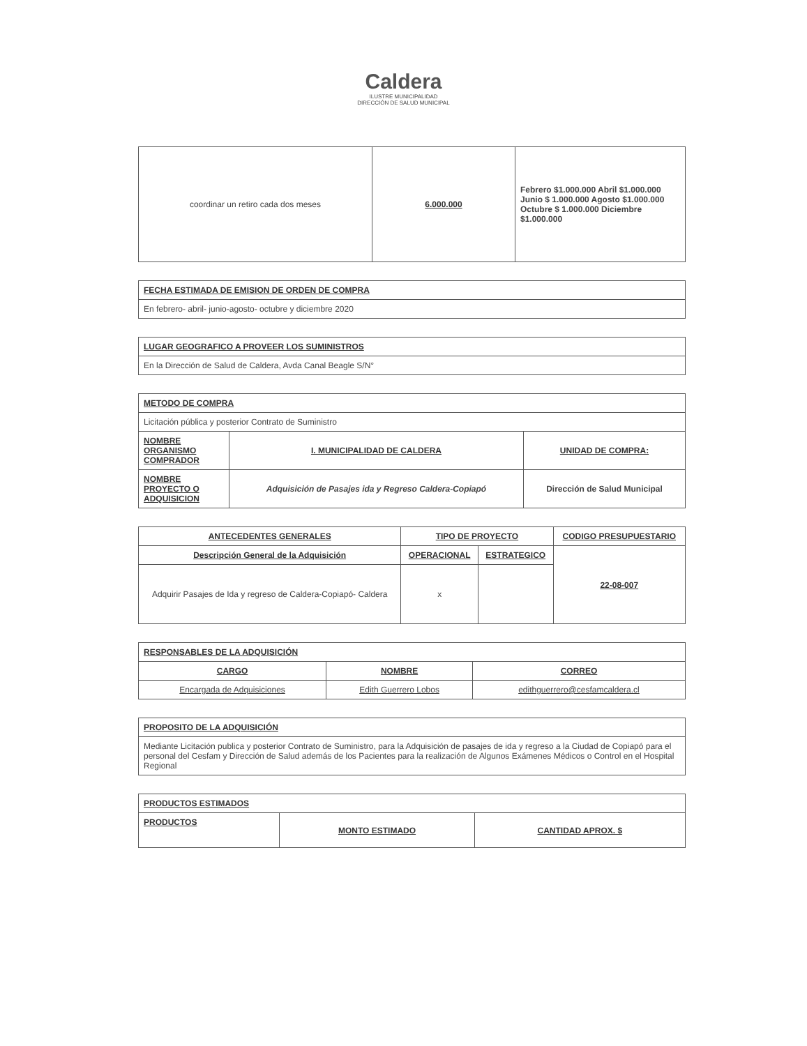Caldera
ILUSTRE MUNICIPALIDAD
DIRECCIÓN DE SALUD MUNICIPAL
| coordinar un retiro cada dos meses | 6.000.000 | Febrero $1.000.000 Abril $1.000.000 Junio $ 1.000.000 Agosto $1.000.000 Octubre $ 1.000.000 Diciembre $1.000.000 |
| FECHA ESTIMADA DE EMISION DE ORDEN DE COMPRA |
| En febrero- abril- junio-agosto- octubre y diciembre 2020 |
| LUGAR GEOGRAFICO A PROVEER LOS SUMINISTROS |
| En la Dirección de Salud de Caldera, Avda Canal Beagle S/N° |
| METODO DE COMPRA | | |
| Licitación pública y posterior Contrato de Suministro | | |
| NOMBRE ORGANISMO COMPRADOR | I. MUNICIPALIDAD DE CALDERA | UNIDAD DE COMPRA: |
| NOMBRE PROYECTO O ADQUISICION | Adquisición de Pasajes ida y Regreso Caldera-Copiapó | Dirección de Salud Municipal |
| ANTECEDENTES GENERALES | TIPO DE PROYECTO | | CODIGO PRESUPUESTARIO |
| --- | --- | --- | --- |
| Descripción General de la Adquisición | OPERACIONAL | ESTRATEGICO | 22-08-007 |
| Adquirir Pasajes de Ida y regreso de Caldera-Copiapó- Caldera | x | | |
| RESPONSABLES DE LA ADQUISICIÓN | | |
| CARGO | NOMBRE | CORREO |
| Encargada de Adquisiciones | Edith Guerrero Lobos | edithguerrero@cesfamcaldera.cl |
| PROPOSITO DE LA ADQUISICIÓN |
| Mediante Licitación publica y posterior Contrato de Suministro, para la Adquisición de pasajes de ida y regreso a la Ciudad de Copiapó para el personal del Cesfam y Dirección de Salud además de los Pacientes para la realización de Algunos Exámenes Médicos o Control en el Hospital Regional |
| PRODUCTOS ESTIMADOS | | |
| PRODUCTOS | MONTO ESTIMADO | CANTIDAD APROX. $ |